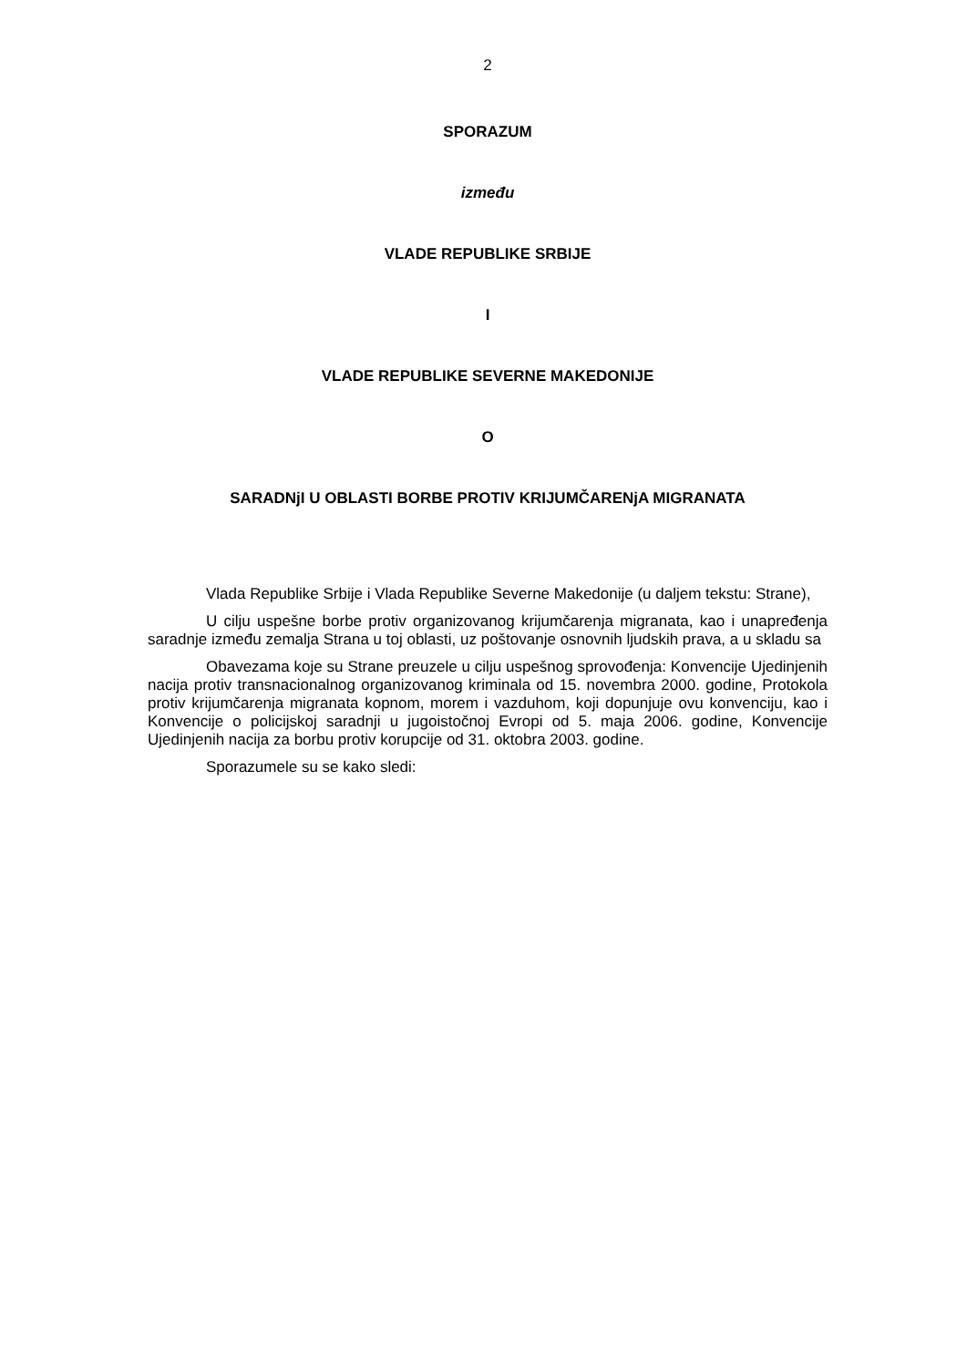2
SPORAZUM
između
VLADE REPUBLIKE SRBIJE
I
VLADE REPUBLIKE SEVERNE MAKEDONIJE
O
SARADNjI U OBLASTI BORBE PROTIV KRIJUMČARENjA MIGRANATA
Vlada Republike Srbije i Vlada Republike Severne Makedonije (u daljem tekstu: Strane),
U cilju uspešne borbe protiv organizovanog krijumčarenja migranata, kao i unapređenja saradnje između zemalja Strana u toj oblasti, uz poštovanje osnovnih ljudskih prava, a u skladu sa
Obavezama koje su Strane preuzele u cilju uspešnog sprovođenja: Konvencije Ujedinjenih nacija protiv transnacionalnog organizovanog kriminala od 15. novembra 2000. godine, Protokola protiv krijumčarenja migranata kopnom, morem i vazduhom, koji dopunjuje ovu konvenciju, kao i Konvencije o policijskoj saradnji u jugoistočnoj Evropi od 5. maja 2006. godine, Konvencije Ujedinjenih nacija za borbu protiv korupcije od 31. oktobra 2003. godine.
Sporazumele su se kako sledi: